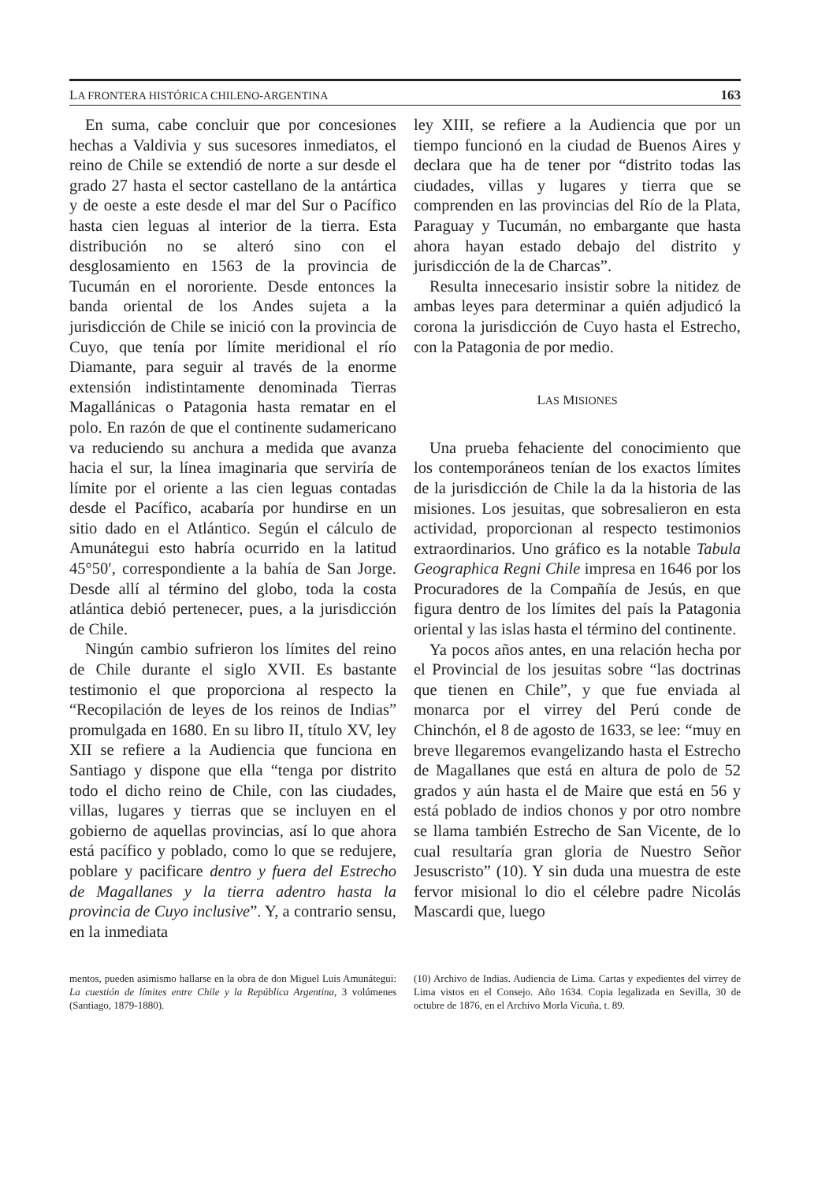LA FRONTERA HISTÓRICA CHILENO-ARGENTINA 163
En suma, cabe concluir que por concesiones hechas a Valdivia y sus sucesores inmediatos, el reino de Chile se extendió de norte a sur desde el grado 27 hasta el sector castellano de la antártica y de oeste a este desde el mar del Sur o Pacífico hasta cien leguas al interior de la tierra. Esta distribución no se alteró sino con el desglosamiento en 1563 de la provincia de Tucumán en el nororiente. Desde entonces la banda oriental de los Andes sujeta a la jurisdicción de Chile se inició con la provincia de Cuyo, que tenía por límite meridional el río Diamante, para seguir al través de la enorme extensión indistintamente denominada Tierras Magallánicas o Patagonia hasta rematar en el polo. En razón de que el continente sudamericano va reduciendo su anchura a medida que avanza hacia el sur, la línea imaginaria que serviría de límite por el oriente a las cien leguas contadas desde el Pacífico, acabaría por hundirse en un sitio dado en el Atlántico. Según el cálculo de Amunátegui esto habría ocurrido en la latitud 45°50′, correspondiente a la bahía de San Jorge. Desde allí al término del globo, toda la costa atlántica debió pertenecer, pues, a la jurisdicción de Chile.
Ningún cambio sufrieron los límites del reino de Chile durante el siglo XVII. Es bastante testimonio el que proporciona al respecto la “Recopilación de leyes de los reinos de Indias” promulgada en 1680. En su libro II, título XV, ley XII se refiere a la Audiencia que funciona en Santiago y dispone que ella “tenga por distrito todo el dicho reino de Chile, con las ciudades, villas, lugares y tierras que se incluyen en el gobierno de aquellas provincias, así lo que ahora está pacífico y poblado, como lo que se redujere, poblare y pacificare dentro y fuera del Estrecho de Magallanes y la tierra adentro hasta la provincia de Cuyo inclusive”. Y, a contrario sensu, en la inmediata
ley XIII, se refiere a la Audiencia que por un tiempo funcionó en la ciudad de Buenos Aires y declara que ha de tener por “distrito todas las ciudades, villas y lugares y tierra que se comprenden en las provincias del Río de la Plata, Paraguay y Tucumán, no embargante que hasta ahora hayan estado debajo del distrito y jurisdicción de la de Charcas”.
Resulta innecesario insistir sobre la nitidez de ambas leyes para determinar a quién adjudicó la corona la jurisdicción de Cuyo hasta el Estrecho, con la Patagonia de por medio.
LAS MISIONES
Una prueba fehaciente del conocimiento que los contemporáneos tenían de los exactos límites de la jurisdicción de Chile la da la historia de las misiones. Los jesuitas, que sobresalieron en esta actividad, proporcionan al respecto testimonios extraordinarios. Uno gráfico es la notable Tabula Geographica Regni Chile impresa en 1646 por los Procuradores de la Compañía de Jesús, en que figura dentro de los límites del país la Patagonia oriental y las islas hasta el término del continente.
Ya pocos años antes, en una relación hecha por el Provincial de los jesuitas sobre “las doctrinas que tienen en Chile”, y que fue enviada al monarca por el virrey del Perú conde de Chinchón, el 8 de agosto de 1633, se lee: “muy en breve llegaremos evangelizando hasta el Estrecho de Magallanes que está en altura de polo de 52 grados y aún hasta el de Maire que está en 56 y está poblado de indios chonos y por otro nombre se llama también Estrecho de San Vicente, de lo cual resultaría gran gloria de Nuestro Señor Jesuscristo” (10). Y sin duda una muestra de este fervor misional lo dio el célebre padre Nicolás Mascardi que, luego
mentos, pueden asimismo hallarse en la obra de don Miguel Luis Amunátegui: La cuestión de límites entre Chile y la República Argentina, 3 volúmenes (Santiago, 1879-1880).
(10) Archivo de Indias. Audiencia de Lima. Cartas y expedientes del virrey de Lima vistos en el Consejo. Año 1634. Copia legalizada en Sevilla, 30 de octubre de 1876, en el Archivo Morla Vicuña, t. 89.